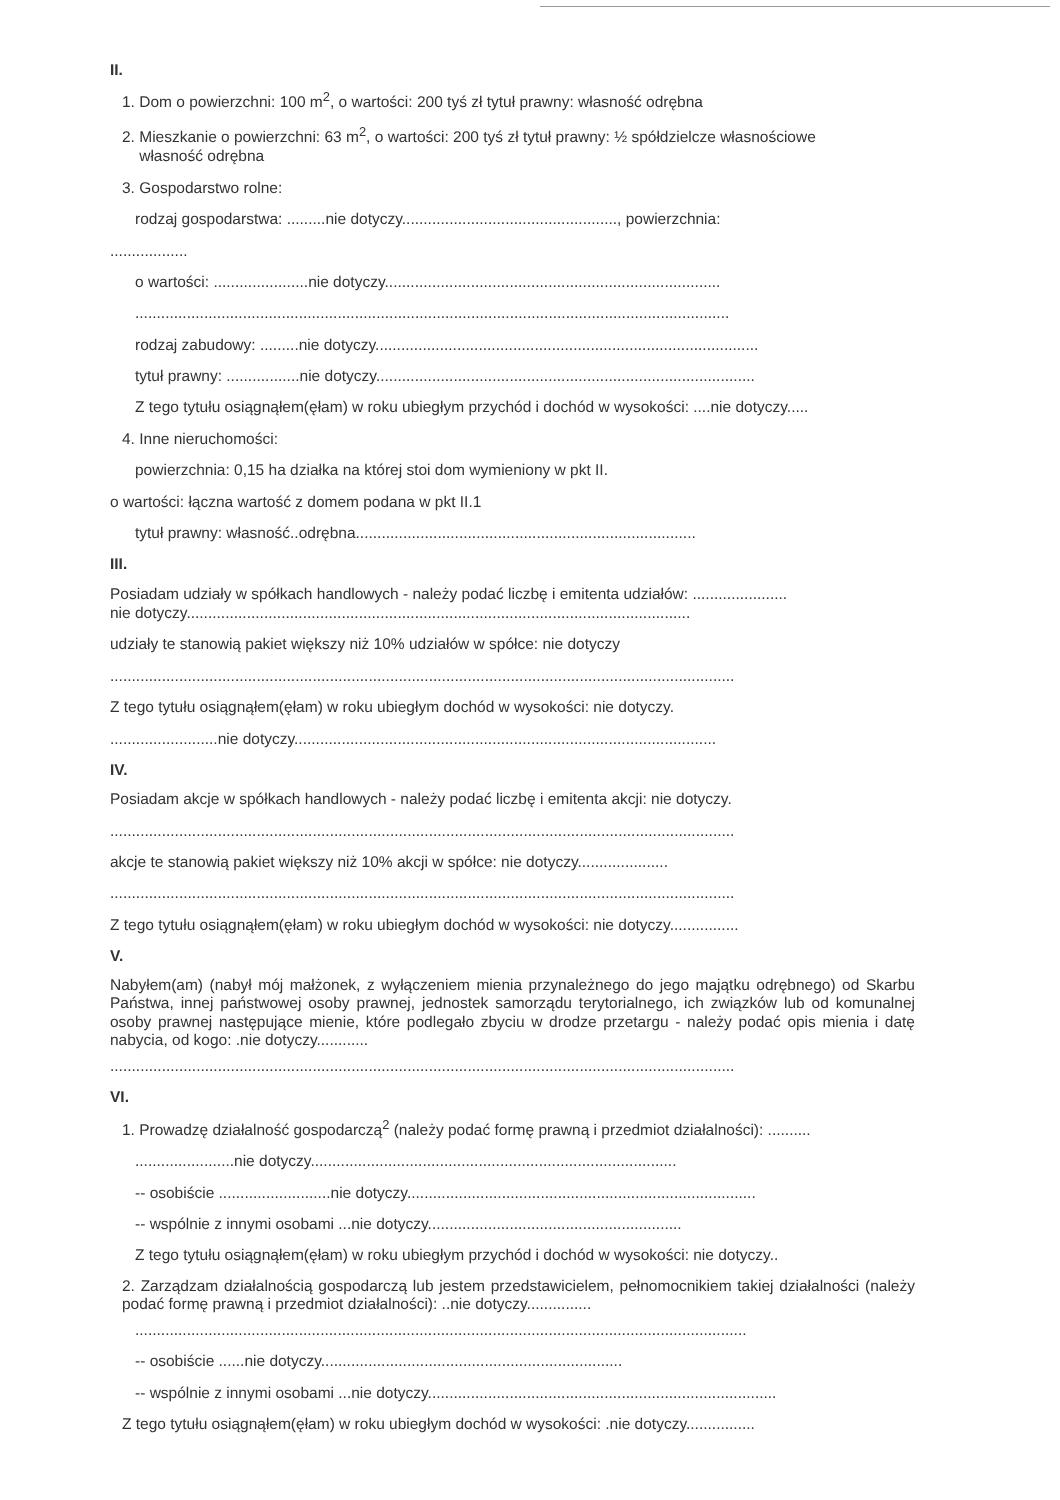II.
1. Dom o powierzchni: 100 m<sup>2</sup>, o wartości: 200 tyś zł tytuł prawny: własność odrębna
2. Mieszkanie o powierzchni: 63 m<sup>2</sup>, o wartości: 200 tyś zł tytuł prawny: ½ spółdzielcze własnościowe
własność odrębna
3. Gospodarstwo rolne:
rodzaj gospodarstwa: .........nie dotyczy.................................................., powierzchnia:
..................
o wartości: ......................nie dotyczy..............................................................................
..........................................................................................................................................
rodzaj zabudowy: .........nie dotyczy.........................................................................................
tytuł prawny: .................nie dotyczy........................................................................................
Z tego tytułu osiągnąłem(ęłam) w roku ubiegłym przychód i dochód w wysokości: ....nie dotyczy.....
4. Inne nieruchomości:
powierzchnia: 0,15 ha działka na której stoi dom wymieniony w pkt II.
o wartości: łączna wartość z domem podana w pkt II.1
tytuł prawny: własność..odrębna...............................................................................
III.
Posiadam udziały w spółkach handlowych - należy podać liczbę i emitenta udziałów: ......................
nie dotyczy.....................................................................................................................
udziały te stanowią pakiet większy niż 10% udziałów w spółce: nie dotyczy
.................................................................................................................................................
Z tego tytułu osiągnąłem(ęłam) w roku ubiegłym dochód w wysokości: nie dotyczy.
.........................nie dotyczy..................................................................................................
IV.
Posiadam akcje w spółkach handlowych - należy podać liczbę i emitenta akcji: nie dotyczy.
.................................................................................................................................................
akcje te stanowią pakiet większy niż 10% akcji w spółce: nie dotyczy.....................
.................................................................................................................................................
Z tego tytułu osiągnąłem(ęłam) w roku ubiegłym dochód w wysokości: nie dotyczy................
V.
Nabyłem(am) (nabył mój małżonek, z wyłączeniem mienia przynależnego do jego majątku odrębnego) od Skarbu Państwa, innej państwowej osoby prawnej, jednostek samorządu terytorialnego, ich związków lub od komunalnej osoby prawnej następujące mienie, które podlegało zbyciu w drodze przetargu - należy podać opis mienia i datę nabycia, od kogo: .nie dotyczy............
.................................................................................................................................................
VI.
1. Prowadzę działalność gospodarczą<sup>2</sup> (należy podać formę prawną i przedmiot działalności): ..........
.......................nie dotyczy.....................................................................................
-- osobiście ..........................nie dotyczy.................................................................................
-- wspólnie z innymi osobami ...nie dotyczy...........................................................
Z tego tytułu osiągnąłem(ęłam) w roku ubiegłym przychód i dochód w wysokości: nie dotyczy..
2. Zarządzam działalnością gospodarczą lub jestem przedstawicielem, pełnomocnikiem takiej działalności (należy podać formę prawną i przedmiot działalności): ..nie dotyczy...............
..............................................................................................................................................
-- osobiście ......nie dotyczy......................................................................
-- wspólnie z innymi osobami ...nie dotyczy.................................................................................
Z tego tytułu osiągnąłem(ęłam) w roku ubiegłym dochód w wysokości: .nie dotyczy................